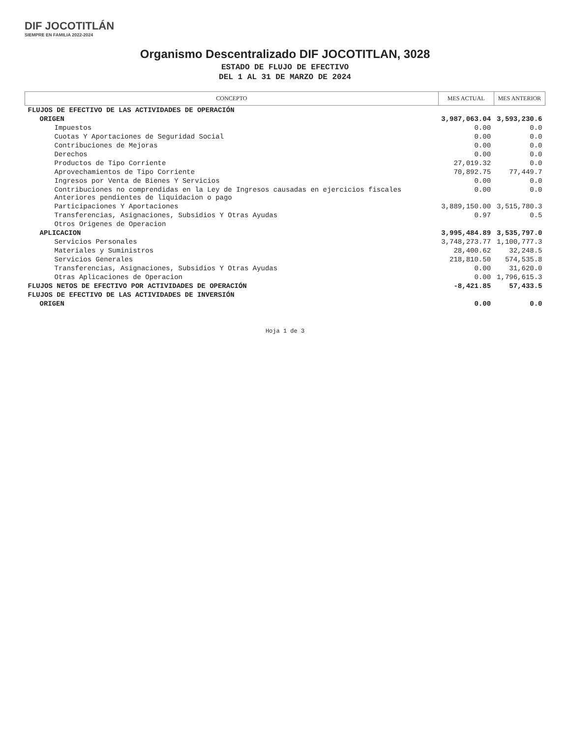DIF JOCOTITLÁN
SIEMPRE EN FAMILIA 2022-2024
Organismo Descentralizado DIF JOCOTITLAN, 3028
ESTADO DE FLUJO DE EFECTIVO
DEL 1 AL 31 DE MARZO DE 2024
| CONCEPTO | MES ACTUAL | MES ANTERIOR |
| --- | --- | --- |
| FLUJOS DE EFECTIVO DE LAS ACTIVIDADES DE OPERACIÓN | | |
| ORIGEN | 3,987,063.04 | 3,593,230.6 |
| Impuestos | 0.00 | 0.0 |
| Cuotas Y Aportaciones de Seguridad Social | 0.00 | 0.0 |
| Contribuciones de Mejoras | 0.00 | 0.0 |
| Derechos | 0.00 | 0.0 |
| Productos de Tipo Corriente | 27,019.32 | 0.0 |
| Aprovechamientos de Tipo Corriente | 70,892.75 | 77,449.7 |
| Ingresos por Venta de Bienes Y Servicios | 0.00 | 0.0 |
| Contribuciones no comprendidas en la Ley de Ingresos causadas en ejercicios fiscales Anteriores pendientes de liquidacion o pago | 0.00 | 0.0 |
| Participaciones Y Aportaciones | 3,889,150.00 | 3,515,780.3 |
| Transferencias, Asignaciones, Subsidios Y Otras Ayudas | 0.97 | 0.5 |
| Otros Origenes de Operacion | | |
| APLICACION | 3,995,484.89 | 3,535,797.0 |
| Servicios Personales | 3,748,273.77 | 1,100,777.3 |
| Materiales y Suministros | 28,400.62 | 32,248.5 |
| Servicios Generales | 218,810.50 | 574,535.8 |
| Transferencias, Asignaciones, Subsidios Y Otras Ayudas | 0.00 | 31,620.0 |
| Otras Aplicaciones de Operacion | 0.00 | 1,796,615.3 |
| FLUJOS NETOS DE EFECTIVO POR ACTIVIDADES DE OPERACIÓN | -8,421.85 | 57,433.5 |
| FLUJOS DE EFECTIVO DE LAS ACTIVIDADES DE INVERSIÓN | | |
| ORIGEN | 0.00 | 0.0 |
Hoja 1 de 3